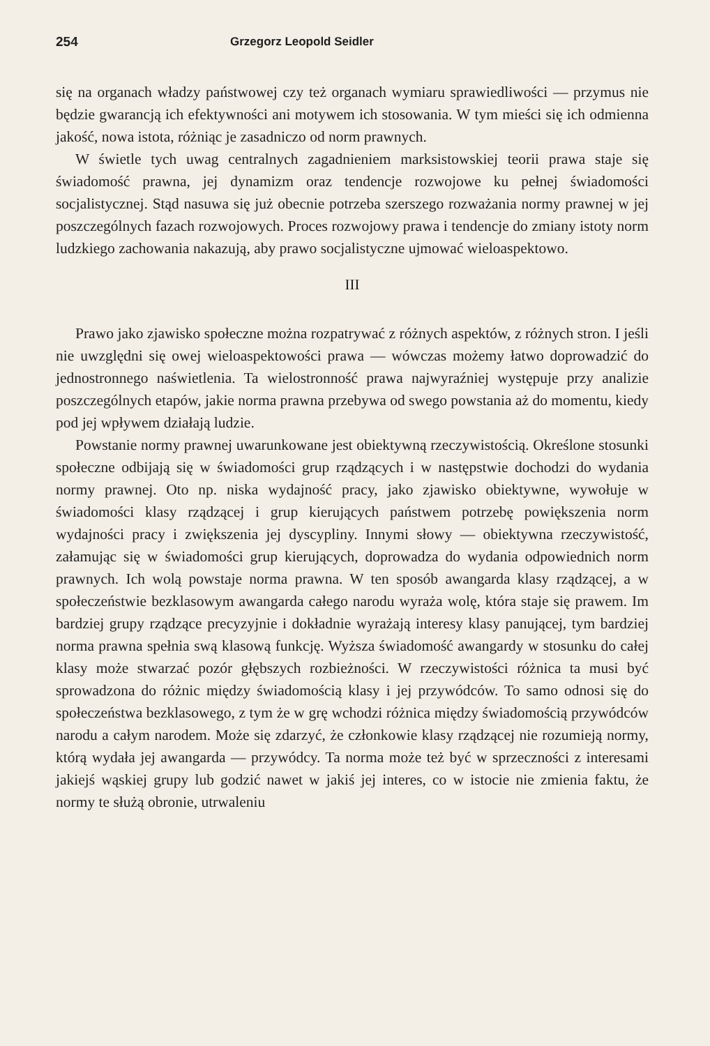254 Grzegorz Leopold Seidler
się na organach władzy państwowej czy też organach wymiaru sprawiedliwości — przymus nie będzie gwarancją ich efektywności ani motywem ich stosowania. W tym mieści się ich odmienna jakość, nowa istota, różniąc je zasadniczo od norm prawnych.
W świetle tych uwag centralnych zagadnieniem marksistowskiej teorii prawa staje się świadomość prawna, jej dynamizm oraz tendencje rozwojowe ku pełnej świadomości socjalistycznej. Stąd nasuwa się już obecnie potrzeba szerszego rozważania normy prawnej w jej poszczególnych fazach rozwojowych. Proces rozwojowy prawa i tendencje do zmiany istoty norm ludzkiego zachowania nakazują, aby prawo socjalistyczne ujmować wieloaspektowo.
III
Prawo jako zjawisko społeczne można rozpatrywać z różnych aspektów, z różnych stron. I jeśli nie uwzględni się owej wieloaspektowości prawa — wówczas możemy łatwo doprowadzić do jednostronnego naświetlenia. Ta wielostronność prawa najwyraźniej występuje przy analizie poszczególnych etapów, jakie norma prawna przebywa od swego powstania aż do momentu, kiedy pod jej wpływem działają ludzie.
Powstanie normy prawnej uwarunkowane jest obiektywną rzeczywistością. Określone stosunki społeczne odbijają się w świadomości grup rządzących i w następstwie dochodzi do wydania normy prawnej. Oto np. niska wydajność pracy, jako zjawisko obiektywne, wywołuje w świadomości klasy rządzącej i grup kierujących państwem potrzebę powiększenia norm wydajności pracy i zwiększenia jej dyscypliny. Innymi słowy — obiektywna rzeczywistość, załamując się w świadomości grup kierujących, doprowadza do wydania odpowiednich norm prawnych. Ich wolą powstaje norma prawna. W ten sposób awangarda klasy rządzącej, a w społeczeństwie bezklasowym awangarda całego narodu wyraża wolę, która staje się prawem. Im bardziej grupy rządzące precyzyjnie i dokładnie wyrażają interesy klasy panującej, tym bardziej norma prawna spełnia swą klasową funkcję. Wyższa świadomość awangardy w stosunku do całej klasy może stwarzać pozór głębszych rozbieżności. W rzeczywistości różnica ta musi być sprowadzona do różnic między świadomością klasy i jej przywódców. To samo odnosi się do społeczeństwa bezklasowego, z tym że w grę wchodzi różnica między świadomością przywódców narodu a całym narodem. Może się zdarzyć, że członkowie klasy rządzącej nie rozumieją normy, którą wydała jej awangarda — przywódcy. Ta norma może też być w sprzeczności z interesami jakiejś wąskiej grupy lub godzić nawet w jakiś jej interes, co w istocie nie zmienia faktu, że normy te służą obronie, utrwaleniu